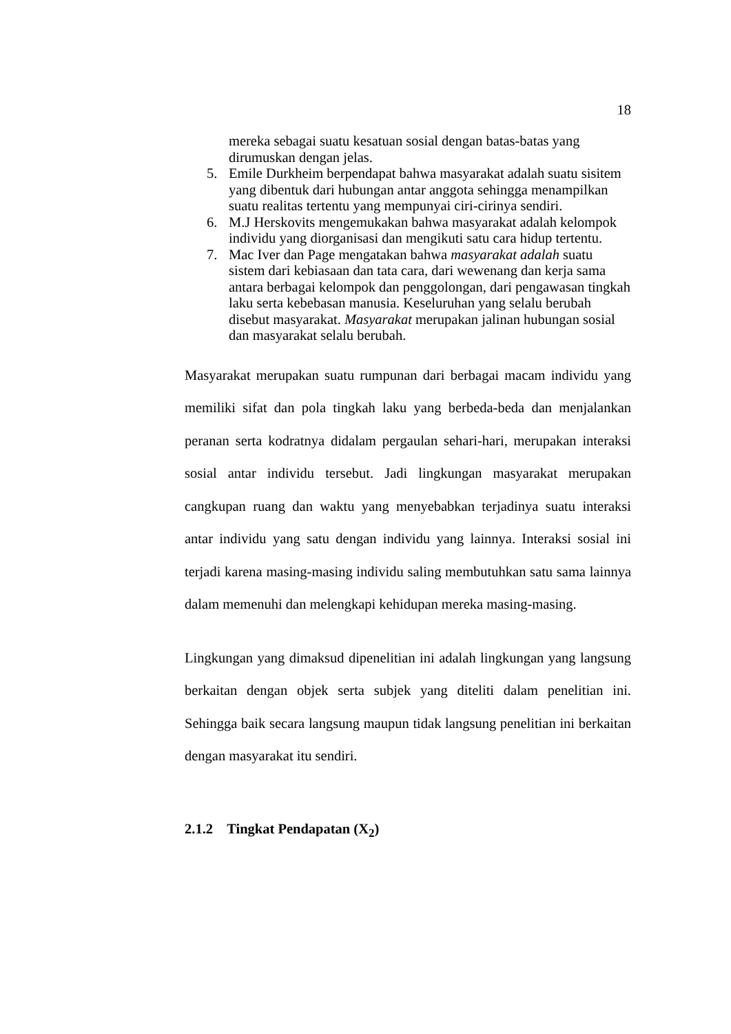18
mereka sebagai suatu kesatuan sosial dengan batas-batas yang dirumuskan dengan jelas.
5. Emile Durkheim berpendapat bahwa masyarakat adalah suatu sisitem yang dibentuk dari hubungan antar anggota sehingga menampilkan suatu realitas tertentu yang mempunyai ciri-cirinya sendiri.
6. M.J Herskovits mengemukakan bahwa masyarakat adalah kelompok individu yang diorganisasi dan mengikuti satu cara hidup tertentu.
7. Mac Iver dan Page mengatakan bahwa masyarakat adalah suatu sistem dari kebiasaan dan tata cara, dari wewenang dan kerja sama antara berbagai kelompok dan penggolongan, dari pengawasan tingkah laku serta kebebasan manusia. Keseluruhan yang selalu berubah disebut masyarakat. Masyarakat merupakan jalinan hubungan sosial dan masyarakat selalu berubah.
Masyarakat merupakan suatu rumpunan dari berbagai macam individu yang memiliki sifat dan pola tingkah laku yang berbeda-beda dan menjalankan peranan serta kodratnya didalam pergaulan sehari-hari, merupakan interaksi sosial antar individu tersebut. Jadi lingkungan masyarakat merupakan cangkupan ruang dan waktu yang menyebabkan terjadinya suatu interaksi antar individu yang satu dengan individu yang lainnya. Interaksi sosial ini terjadi karena masing-masing individu saling membutuhkan satu sama lainnya dalam memenuhi dan melengkapi kehidupan mereka masing-masing.
Lingkungan yang dimaksud dipenelitian ini adalah lingkungan yang langsung berkaitan dengan objek serta subjek yang diteliti dalam penelitian ini. Sehingga baik secara langsung maupun tidak langsung penelitian ini berkaitan dengan masyarakat itu sendiri.
2.1.2 Tingkat Pendapatan (X<sub>2</sub>)